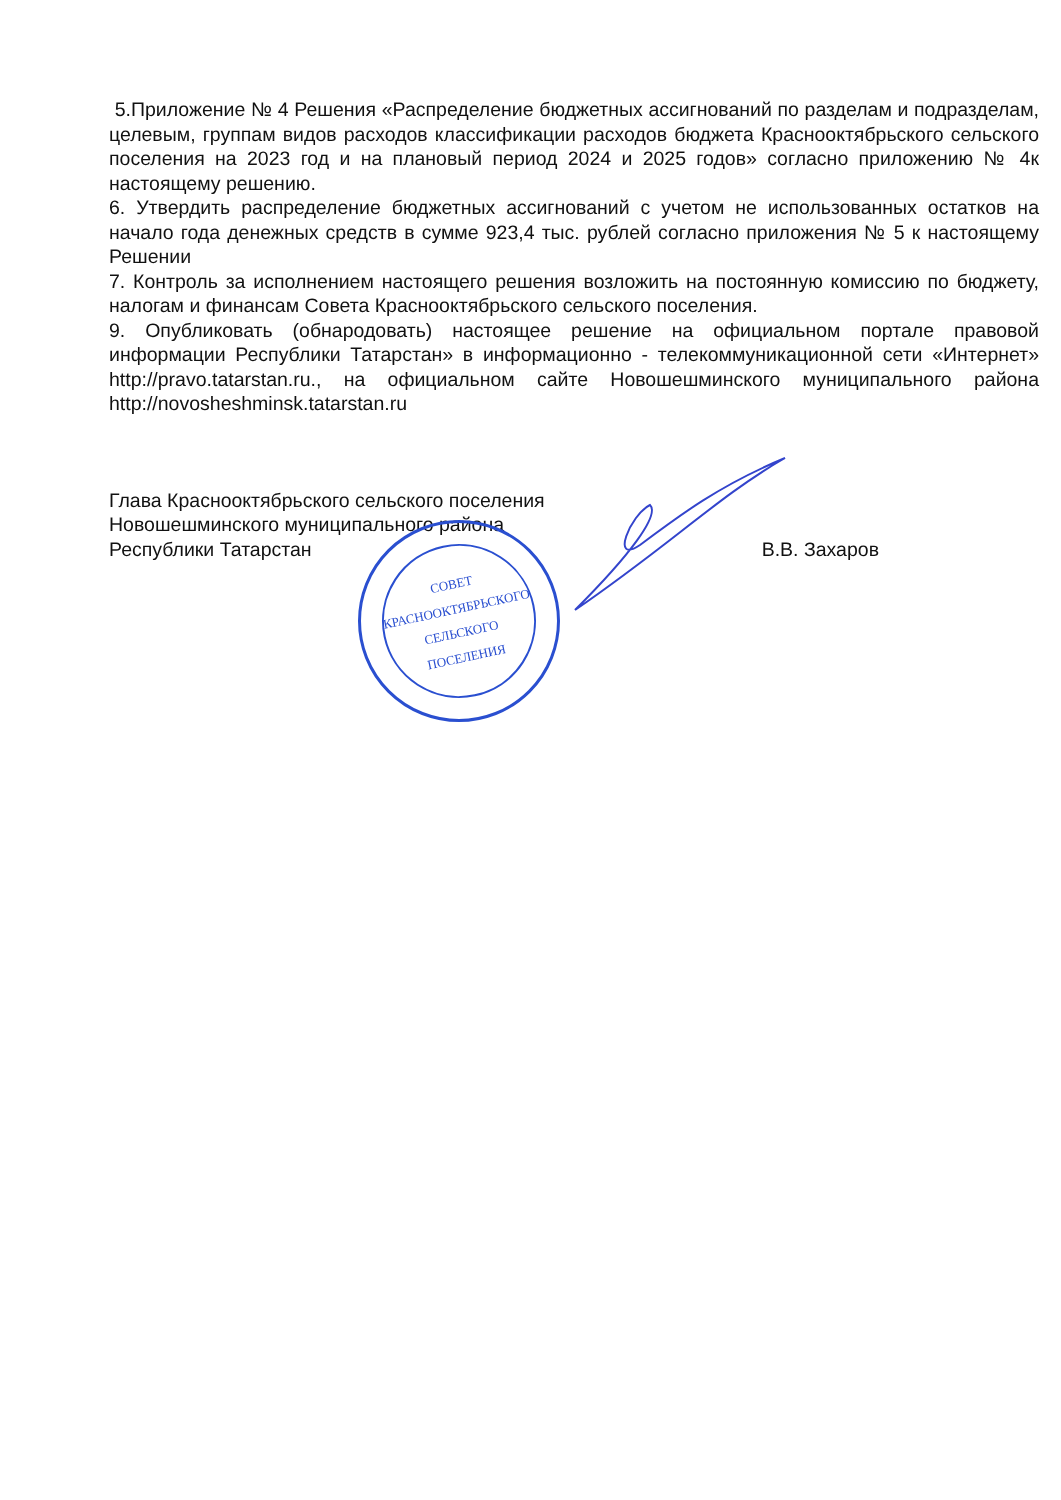5.Приложение № 4 Решения «Распределение бюджетных ассигнований по разделам и подразделам, целевым, группам видов расходов классификации расходов бюджета Краснооктябрьского сельского поселения на 2023 год и на плановый период 2024 и 2025 годов» согласно приложению № 4к настоящему решению.
6. Утвердить распределение бюджетных ассигнований с учетом не использованных остатков на начало года денежных средств в сумме 923,4 тыс. рублей согласно приложения № 5 к настоящему Решении
7. Контроль за исполнением настоящего решения возложить на постоянную комиссию по бюджету, налогам и финансам Совета Краснооктябрьского сельского поселения.
9. Опубликовать (обнародовать) настоящее решение на официальном портале правовой информации Республики Татарстан» в информационно - телекоммуникационной сети «Интернет» http://pravo.tatarstan.ru., на официальном сайте Новошешминского муниципального района http://novosheshminsk.tatarstan.ru
Глава Краснооктябрьского сельского поселения
Новошешминского муниципального района
Республики Татарстан
В.В. Захаров
СОВЕТ
КРАСНООКТЯБРЬСКОГО
СЕЛЬСКОГО
ПОСЕЛЕНИЯ